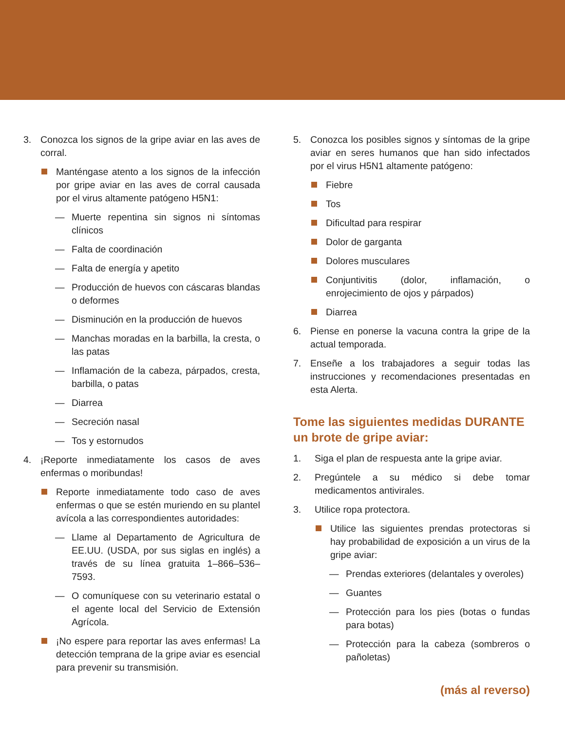3. Conozca los signos de la gripe aviar en las aves de corral.
Manténgase atento a los signos de la infección por gripe aviar en las aves de corral causada por el virus altamente patógeno H5N1:
— Muerte repentina sin signos ni síntomas clínicos
— Falta de coordinación
— Falta de energía y apetito
— Producción de huevos con cáscaras blandas o deformes
— Disminución en la producción de huevos
— Manchas moradas en la barbilla, la cresta, o las patas
— Inflamación de la cabeza, párpados, cresta, barbilla, o patas
— Diarrea
— Secreción nasal
— Tos y estornudos
4. ¡Reporte inmediatamente los casos de aves enfermas o moribundas!
Reporte inmediatamente todo caso de aves enfermas o que se estén muriendo en su plantel avícola a las correspondientes autoridades:
— Llame al Departamento de Agricultura de EE.UU. (USDA, por sus siglas en inglés) a través de su línea gratuita 1–866–536–7593.
— O comuníquese con su veterinario estatal o el agente local del Servicio de Extensión Agrícola.
¡No espere para reportar las aves enfermas! La detección temprana de la gripe aviar es esencial para prevenir su transmisión.
5. Conozca los posibles signos y síntomas de la gripe aviar en seres humanos que han sido infectados por el virus H5N1 altamente patógeno:
Fiebre
Tos
Dificultad para respirar
Dolor de garganta
Dolores musculares
Conjuntivitis (dolor, inflamación, o enrojecimiento de ojos y párpados)
Diarrea
6. Piense en ponerse la vacuna contra la gripe de la actual temporada.
7. Enseñe a los trabajadores a seguir todas las instrucciones y recomendaciones presentadas en esta Alerta.
Tome las siguientes medidas DURANTE un brote de gripe aviar:
1. Siga el plan de respuesta ante la gripe aviar.
2. Pregúntele a su médico si debe tomar medicamentos antivirales.
3. Utilice ropa protectora.
Utilice las siguientes prendas protectoras si hay probabilidad de exposición a un virus de la gripe aviar:
— Prendas exteriores (delantales y overoles)
— Guantes
— Protección para los pies (botas o fundas para botas)
— Protección para la cabeza (sombreros o pañoletas)
(más al reverso)